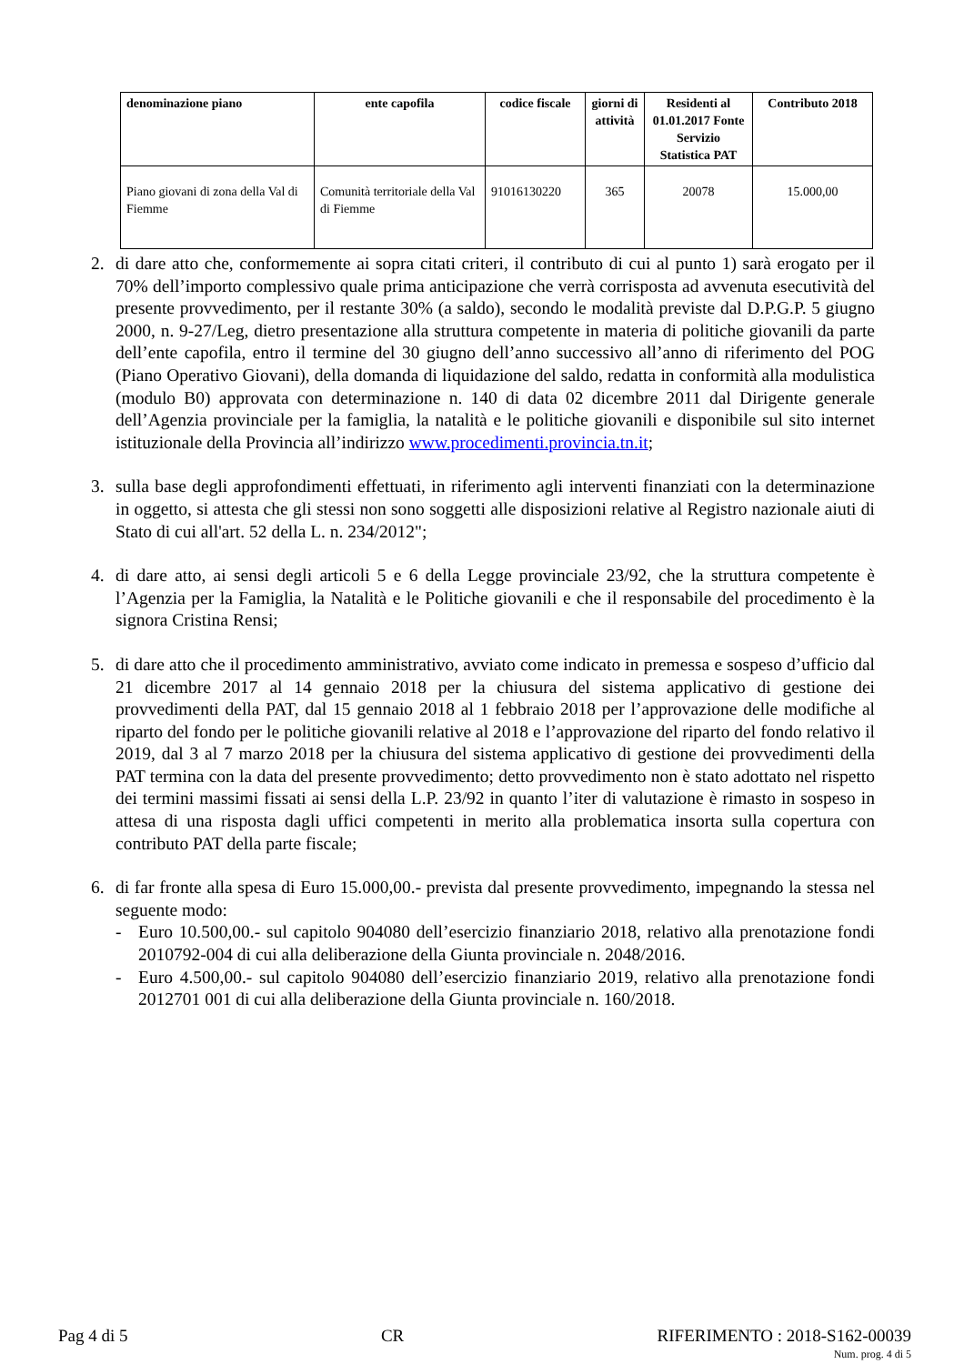| denominazione piano | ente capofila | codice fiscale | giorni di attività | Residenti al 01.01.2017 Fonte Servizio Statistica PAT | Contributo 2018 |
| --- | --- | --- | --- | --- | --- |
| Piano giovani di zona della Val di Fiemme | Comunità territoriale della Val di Fiemme | 91016130220 | 365 | 20078 | 15.000,00 |
2. di dare atto che, conformemente ai sopra citati criteri, il contributo di cui al punto 1) sarà erogato per il 70% dell’importo complessivo quale prima anticipazione che verrà corrisposta ad avvenuta esecutività del presente provvedimento, per il restante 30% (a saldo), secondo le modalità previste dal D.P.G.P. 5 giugno 2000, n. 9-27/Leg, dietro presentazione alla struttura competente in materia di politiche giovanili da parte dell’ente capofila, entro il termine del 30 giugno dell’anno successivo all’anno di riferimento del POG (Piano Operativo Giovani), della domanda di liquidazione del saldo, redatta in conformità alla modulistica (modulo B0) approvata con determinazione n. 140 di data 02 dicembre 2011 dal Dirigente generale dell’Agenzia provinciale per la famiglia, la natalità e le politiche giovanili e disponibile sul sito internet istituzionale della Provincia all’indirizzo www.procedimenti.provincia.tn.it;
3. sulla base degli approfondimenti effettuati, in riferimento agli interventi finanziati con la determinazione in oggetto, si attesta che gli stessi non sono soggetti alle disposizioni relative al Registro nazionale aiuti di Stato di cui all'art. 52 della L. n. 234/2012";
4. di dare atto, ai sensi degli articoli 5 e 6 della Legge provinciale 23/92, che la struttura competente è l’Agenzia per la Famiglia, la Natalità e le Politiche giovanili e che il responsabile del procedimento è la signora Cristina Rensi;
5. di dare atto che il procedimento amministrativo, avviato come indicato in premessa e sospeso d’ufficio dal 21 dicembre 2017 al 14 gennaio 2018 per la chiusura del sistema applicativo di gestione dei provvedimenti della PAT, dal 15 gennaio 2018 al 1 febbraio 2018 per l’approvazione delle modifiche al riparto del fondo per le politiche giovanili relative al 2018 e l’approvazione del riparto del fondo relativo il 2019, dal 3 al 7 marzo 2018 per la chiusura del sistema applicativo di gestione dei provvedimenti della PAT termina con la data del presente provvedimento; detto provvedimento non è stato adottato nel rispetto dei termini massimi fissati ai sensi della L.P. 23/92 in quanto l’iter di valutazione è rimasto in sospeso in attesa di una risposta dagli uffici competenti in merito alla problematica insorta sulla copertura con contributo PAT della parte fiscale;
6. di far fronte alla spesa di Euro 15.000,00.- prevista dal presente provvedimento, impegnando la stessa nel seguente modo:
- Euro 10.500,00.- sul capitolo 904080 dell’esercizio finanziario 2018, relativo alla prenotazione fondi 2010792-004 di cui alla deliberazione della Giunta provinciale n. 2048/2016.
- Euro 4.500,00.- sul capitolo 904080 dell’esercizio finanziario 2019, relativo alla prenotazione fondi 2012701 001 di cui alla deliberazione della Giunta provinciale n. 160/2018.
Pag 4 di 5 CR RIFERIMENTO : 2018-S162-00039
Num. prog. 4 di 5